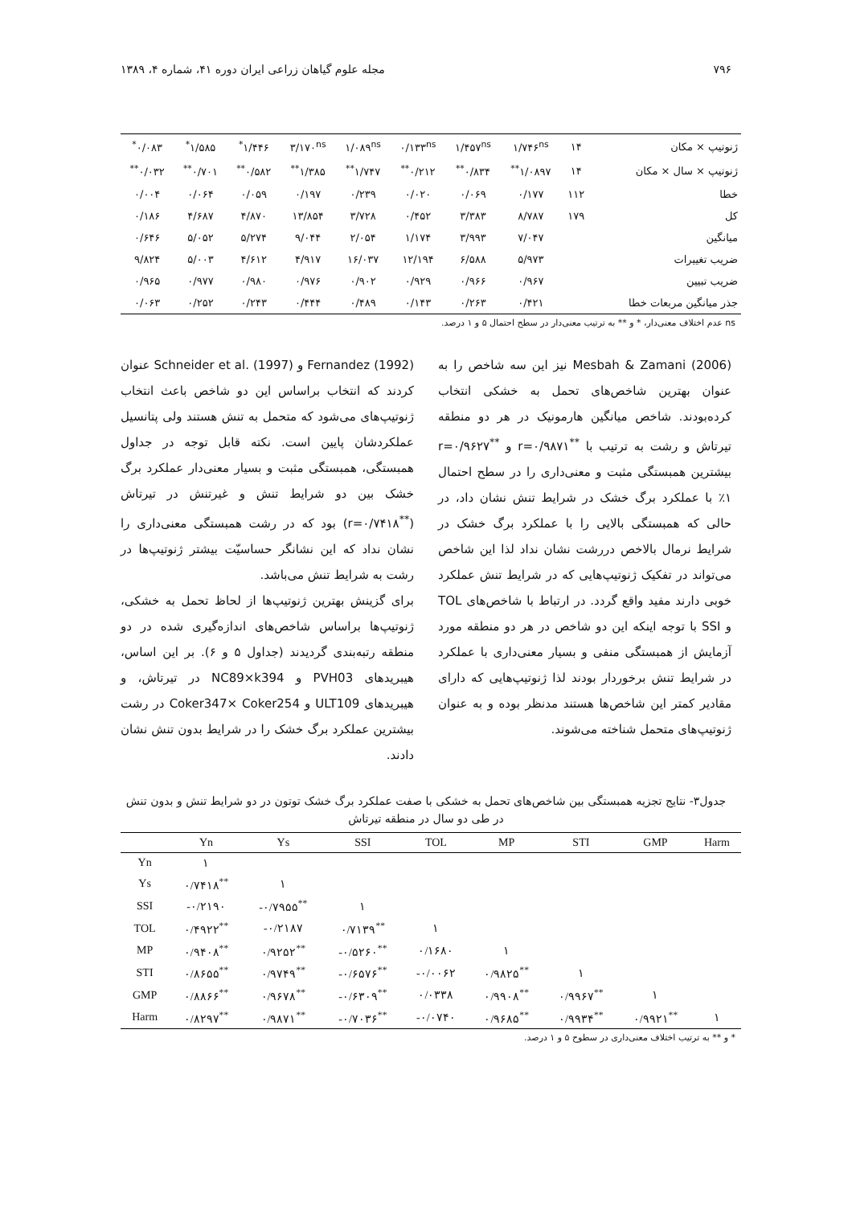۷۹۶ مجله علوم گیاهان زراعی ایران دوره ۴۱، شماره ۴، ۱۳۸۹
| ژنوتیپ × مکان | ۱۴ | ۱/۷۴۶<sup>ns</sup> | ۱/۴۵۷<sup>ns</sup> | ۰/۱۳۳<sup>ns</sup> | ۱/۰۸۹<sup>ns</sup> | ۳/۱۷۰<sup>ns</sup> | ۱/۴۴۶<sup>*</sup> | ۱/۵۸۵<sup>*</sup> | ۰/۰۸۳<sup>*</sup> |
| ژنوتیپ × سال × مکان | ۱۴ | ۱/۰۸۹۷<sup>**</sup> | ۰/۸۳۴<sup>**</sup> | ۰/۲۱۲<sup>**</sup> | ۱/۷۴۷<sup>**</sup> | ۱/۳۸۵<sup>**</sup> | ۰/۵۸۲<sup>**</sup> | ۰/۷۰۱<sup>**</sup> | ۰/۰۳۲<sup>**</sup> |
| خطا | ۱۱۲ | ۰/۱۷۷ | ۰/۰۶۹ | ۰/۰۲۰ | ۰/۲۳۹ | ۰/۱۹۷ | ۰/۰۵۹ | ۰/۰۶۴ | ۰/۰۰۴ |
| کل | ۱۷۹ | ۸/۷۸۷ | ۳/۳۸۳ | ۰/۴۵۲ | ۳/۷۲۸ | ۱۳/۸۵۴ | ۴/۸۷۰ | ۴/۶۸۷ | ۰/۱۸۶ |
| میانگین | | ۷/۰۴۷ | ۳/۹۹۳ | ۱/۱۷۴ | ۲/۰۵۴ | ۹/۰۴۴ | ۵/۲۷۴ | ۵/۰۵۲ | ۰/۶۴۶ |
| ضریب تغییرات | | ۵/۹۷۳ | ۶/۵۸۸ | ۱۲/۱۹۴ | ۱۶/۰۳۷ | ۴/۹۱۷ | ۴/۶۱۲ | ۵/۰۰۳ | ۹/۸۲۴ |
| ضریب تبیین | | ۰/۹۶۷ | ۰/۹۶۶ | ۰/۹۲۹ | ۰/۹۰۲ | ۰/۹۷۶ | ۰/۹۸۰ | ۰/۹۷۷ | ۰/۹۶۵ |
| جذر میانگین مربعات خطا | | ۰/۴۲۱ | ۰/۲۶۳ | ۰/۱۴۳ | ۰/۴۸۹ | ۰/۴۴۴ | ۰/۲۴۳ | ۰/۲۵۲ | ۰/۰۶۳ |
ns عدم اختلاف معنی‌دار، * و ** به ترتیب معنی‌دار در سطح احتمال ۵ و ۱ درصد.
Mesbah & Zamani (2006) نیز این سه شاخص را به عنوان بهترین شاخص‌های تحمل به خشکی انتخاب کرده‌بودند. شاخص میانگین هارمونیک در هر دو منطقه تیرتاش و رشت به ترتیب با <sup>**</sup>r=۰/۹۸۷۱ و <sup>**</sup>r=۰/۹۶۲۷ بیشترین همبستگی مثبت و معنی‌داری را در سطح احتمال ۱٪ با عملکرد برگ خشک در شرایط تنش نشان داد، در حالی که همبستگی بالایی را با عملکرد برگ خشک در شرایط نرمال بالاخص دررشت نشان نداد لذا این شاخص می‌تواند در تفکیک ژنوتیپ‌هایی که در شرایط تنش عملکرد خوبی دارند مفید واقع گردد. در ارتباط با شاخص‌های TOL و SSI با توجه اینکه این دو شاخص در هر دو منطقه مورد آزمایش از همبستگی منفی و بسیار معنی‌داری با عملکرد در شرایط تنش برخوردار بودند لذا ژنوتیپ‌هایی که دارای مقادیر کمتر این شاخص‌ها هستند مدنظر بوده و به عنوان ژنوتیپ‌های متحمل شناخته می‌شوند.
Fernandez (1992) و Schneider et al. (1997) عنوان کردند که انتخاب براساس این دو شاخص باعث انتخاب ژنوتیپ‌های می‌شود که متحمل به تنش هستند ولی پتانسیل عملکردشان پایین است. نکته قابل توجه در جداول همبستگی، همبستگی مثبت و بسیار معنی‌دار عملکرد برگ خشک بین دو شرایط تنش و غیرتنش در تیرتاش (<sup>**</sup>r=۰/۷۴۱۸) بود که در رشت همبستگی معنی‌داری را نشان نداد که این نشانگر حساسیّت بیشتر ژنوتیپ‌ها در رشت به شرایط تنش می‌باشد.
برای گزینش بهترین ژنوتیپ‌ها از لحاظ تحمل به خشکی، ژنوتیپ‌ها براساس شاخص‌های اندازه‌گیری شده در دو منطقه رتبه‌بندی گردیدند (جداول ۵ و ۶). بر این اساس، هیبریدهای PVH03 و NC89×k394 در تیرتاش، و هیبریدهای ULT109 و Coker347× Coker254 در رشت بیشترین عملکرد برگ خشک را در شرایط بدون تنش نشان دادند.
جدول۳- نتایج تجزیه همبستگی بین شاخص‌های تحمل به خشکی با صفت عملکرد برگ خشک توتون در دو شرایط تنش و بدون تنش در طی دو سال در منطقه تیرتاش
| | Yn | Ys | SSI | TOL | MP | STI | GMP | Harm |
| --- | --- | --- | --- | --- | --- | --- | --- | --- |
| Yn | ۱ | | | | | | | |
| Ys | ۰/۷۴۱۸<sup>**</sup> | ۱ | | | | | | |
| SSI | -۰/۲۱۹۰ | -۰/۷۹۵۵<sup>**</sup> | ۱ | | | | | |
| TOL | ۰/۴۹۲۲<sup>**</sup> | -۰/۲۱۸۷ | ۰/۷۱۳۹<sup>**</sup> | ۱ | | | | |
| MP | ۰/۹۴۰۸<sup>**</sup> | ۰/۹۲۵۲<sup>**</sup> | -۰/۵۲۶۰<sup>**</sup> | ۰/۱۶۸۰ | ۱ | | | |
| STI | ۰/۸۶۵۵<sup>**</sup> | ۰/۹۷۴۹<sup>**</sup> | -۰/۶۵۷۶<sup>**</sup> | -۰/۰۰۶۲ | ۰/۹۸۲۵<sup>**</sup> | ۱ | | |
| GMP | ۰/۸۸۶۶<sup>**</sup> | ۰/۹۶۷۸<sup>**</sup> | -۰/۶۳۰۹<sup>**</sup> | ۰/۰۳۳۸ | ۰/۹۹۰۸<sup>**</sup> | ۰/۹۹۶۷<sup>**</sup> | ۱ | |
| Harm | ۰/۸۲۹۷<sup>**</sup> | ۰/۹۸۷۱<sup>**</sup> | -۰/۷۰۳۶<sup>**</sup> | -۰/۰۷۴۰ | ۰/۹۶۸۵<sup>**</sup> | ۰/۹۹۳۴<sup>**</sup> | ۰/۹۹۲۱<sup>**</sup> | ۱ |
* و ** به ترتیب اختلاف معنی‌داری در سطوح ۵ و ۱ درصد.